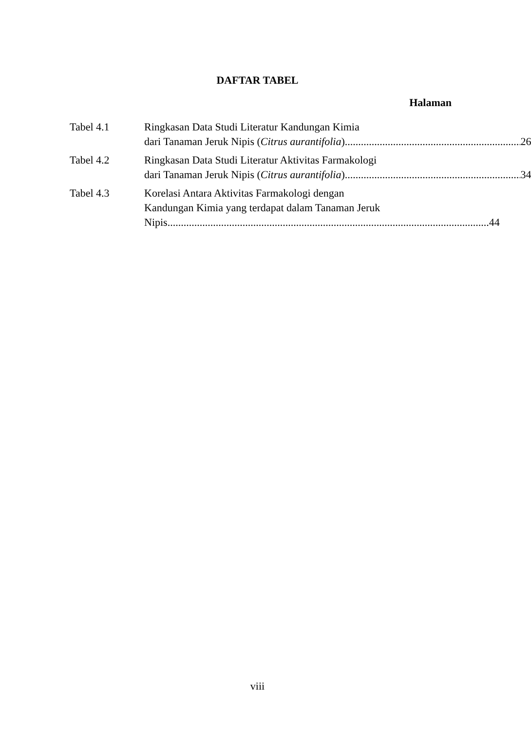DAFTAR TABEL
Halaman
Tabel 4.1 Ringkasan Data Studi Literatur Kandungan Kimia
dari Tanaman Jeruk Nipis (Citrus aurantifolia) 26
Tabel 4.2 Ringkasan Data Studi Literatur Aktivitas Farmakologi
dari Tanaman Jeruk Nipis (Citrus aurantifolia) 34
Tabel 4.3 Korelasi Antara Aktivitas Farmakologi dengan
Kandungan Kimia yang terdapat dalam Tanaman Jeruk
Nipis 44
viii